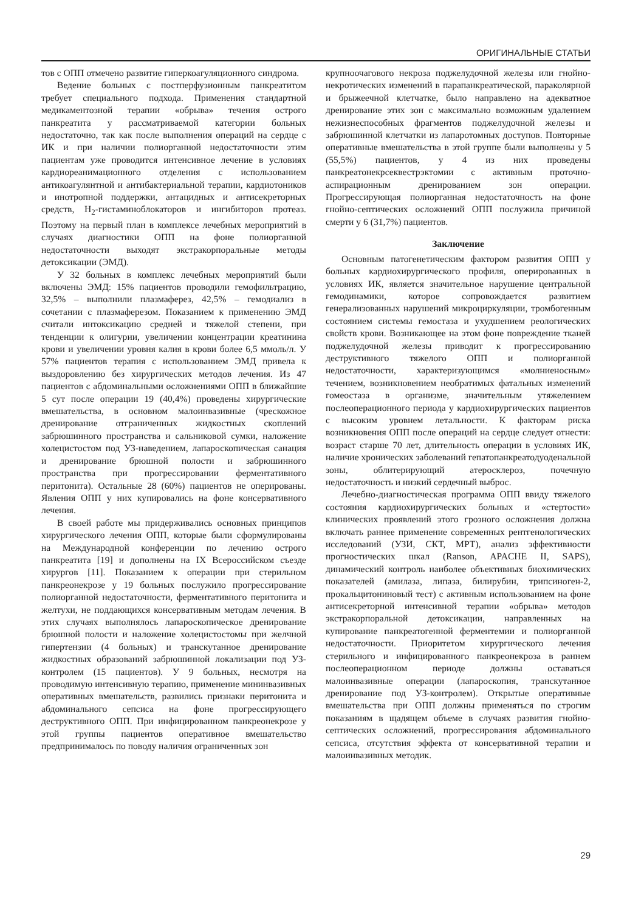ОРИГИНАЛЬНЫЕ СТАТЬИ
тов с ОПП отмечено развитие гиперкоагуляционного синдрома.
Ведение больных с постперфузионным панкреатитом требует специального подхода. Применения стандартной медикаментозной терапии «обрыва» течения острого панкреатита у рассматриваемой категории больных недостаточно, так как после выполнения операций на сердце с ИК и при наличии полиорганной недостаточности этим пациентам уже проводится интенсивное лечение в условиях кардиореанимационного отделения с использованием антикоагулянтной и антибактериальной терапии, кардиотоников и инотропной поддержки, антацидных и антисекреторных средств, H<sub>2</sub>-гистаминоблокаторов и ингибиторов протеаз. Поэтому на первый план в комплексе лечебных мероприятий в случаях диагностики ОПП на фоне полиорганной недостаточности выходят экстракорпоральные методы детоксикации (ЭМД).
У 32 больных в комплекс лечебных мероприятий были включены ЭМД: 15% пациентов проводили гемофильтрацию, 32,5% – выполнили плазмаферез, 42,5% – гемодиализ в сочетании с плазмаферезом. Показанием к применению ЭМД считали интоксикацию средней и тяжелой степени, при тенденции к олигурии, увеличении концентрации креатинина крови и увеличении уровня калия в крови более 6,5 ммоль/л. У 57% пациентов терапия с использованием ЭМД привела к выздоровлению без хирургических методов лечения. Из 47 пациентов с абдоминальными осложнениями ОПП в ближайшие 5 сут после операции 19 (40,4%) проведены хирургические вмешательства, в основном малоинвазивные (чрескожное дренирование отграниченных жидкостных скоплений забрюшинного пространства и сальниковой сумки, наложение холецистостом под УЗ-наведением, лапароскопическая санация и дренирование брюшной полости и забрюшинного пространства при прогрессировании ферментативного перитонита). Остальные 28 (60%) пациентов не оперированы. Явления ОПП у них купировались на фоне консервативного лечения.
В своей работе мы придерживались основных принципов хирургического лечения ОПП, которые были сформулированы на Международной конференции по лечению острого панкреатита [19] и дополнены на IX Всероссийском съезде хирургов [11]. Показанием к операции при стерильном панкреонекрозе у 19 больных послужило прогрессирование полиорганной недостаточности, ферментативного перитонита и желтухи, не поддающихся консервативным методам лечения. В этих случаях выполнялось лапароскопическое дренирование брюшной полости и наложение холецистостомы при желчной гипертензии (4 больных) и транскутанное дренирование жидкостных образований забрюшинной локализации под УЗ-контролем (15 пациентов). У 9 больных, несмотря на проводимую интенсивную терапию, применение мининвазивных оперативных вмешательств, развились признаки перитонита и абдоминального сепсиса на фоне прогрессирующего деструктивного ОПП. При инфицированном панкреонекрозе у этой группы пациентов оперативное вмешательство предпринималось по поводу наличия ограниченных зон
крупноочагового некроза поджелудочной железы или гнойно-некротических изменений в парапанкреатической, параколярной и брыжеечной клетчатке, было направлено на адекватное дренирование этих зон с максимально возможным удалением нежизнеспособных фрагментов поджелудочной железы и забрюшинной клетчатки из лапаротомных доступов. Повторные оперативные вмешательства в этой группе были выполнены у 5 (55,5%) пациентов, у 4 из них проведены панкреатонекрсеквестрэктомии с активным проточно-аспирационным дренированием зон операции. Прогрессирующая полиорганная недостаточность на фоне гнойно-септических осложнений ОПП послужила причиной смерти у 6 (31,7%) пациентов.
Заключение
Основным патогенетическим фактором развития ОПП у больных кардиохирургического профиля, оперированных в условиях ИК, является значительное нарушение центральной гемодинамики, которое сопровождается развитием генерализованных нарушений микроциркуляции, тромбогенным состоянием системы гемостаза и ухудшением реологических свойств крови. Возникающее на этом фоне повреждение тканей поджелудочной железы приводит к прогрессированию деструктивного тяжелого ОПП и полиорганной недостаточности, характеризующимся «молниеносным» течением, возникновением необратимых фатальных изменений гомеостаза в организме, значительным утяжелением послеоперационного периода у кардиохирургических пациентов с высоким уровнем летальности. К факторам риска возникновения ОПП после операций на сердце следует отнести: возраст старше 70 лет, длительность операции в условиях ИК, наличие хронических заболеваний гепатопанкреатодуоденальной зоны, облитерирующий атеросклероз, почечную недостаточность и низкий сердечный выброс.
Лечебно-диагностическая программа ОПП ввиду тяжелого состояния кардиохирургических больных и «стертости» клинических проявлений этого грозного осложнения должна включать раннее применение современных рентгенологических исследований (УЗИ, СКТ, МРТ), анализ эффективности прогностических шкал (Ranson, APACHE II, SAPS), динамический контроль наиболее объективных биохимических показателей (амилаза, липаза, билирубин, трипсиноген-2, прокальцитониновый тест) с активным использованием на фоне антисекреторной интенсивной терапии «обрыва» методов экстракорпоральной детоксикации, направленных на купирование панкреатогенной ферментемии и полиорганной недостаточности. Приоритетом хирургического лечения стерильного и инфицированного панкреонекроза в раннем послеоперационном периоде должны оставаться малоинвазивные операции (лапароскопия, транскутанное дренирование под УЗ-контролем). Открытые оперативные вмешательства при ОПП должны применяться по строгим показаниям в щадящем объеме в случаях развития гнойно-септических осложнений, прогрессирования абдоминального сепсиса, отсутствия эффекта от консервативной терапии и малоинвазивных методик.
29